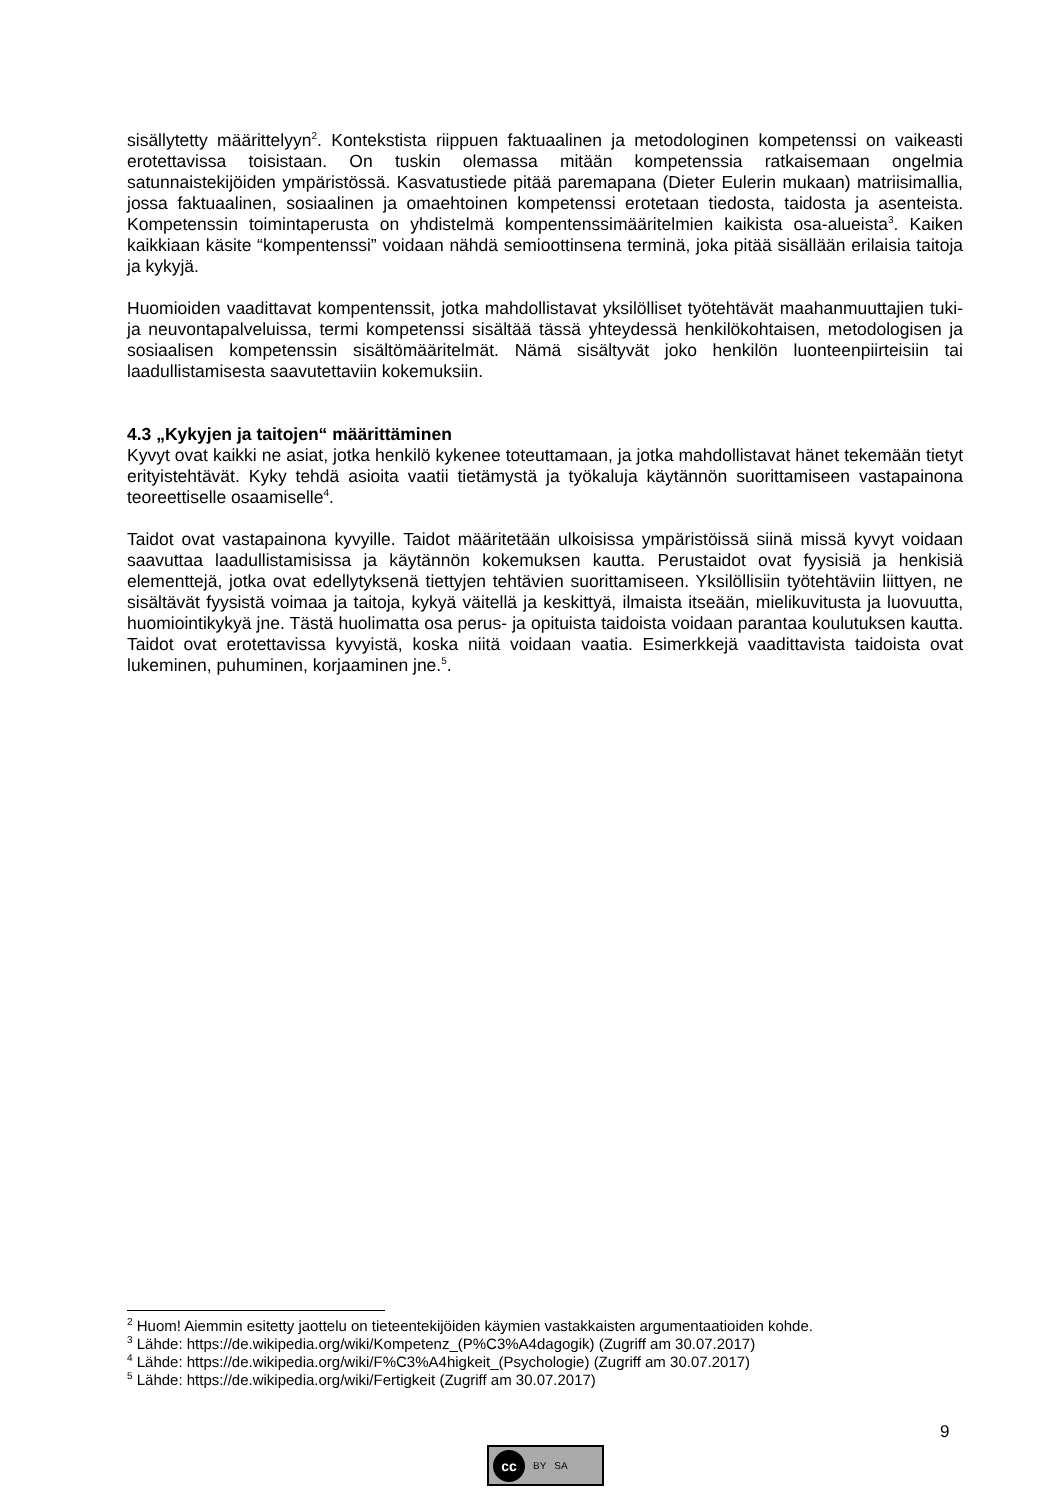sisällytetty määrittelyyn<sup>2</sup>. Kontekstista riippuen faktuaalinen ja metodologinen kompetenssi on vaikeasti erotettavissa toisistaan. On tuskin olemassa mitään kompetenssia ratkaisemaan ongelmia satunnaistekijöiden ympäristössä. Kasvatustiede pitää paremapana (Dieter Eulerin mukaan) matriisimallia, jossa faktuaalinen, sosiaalinen ja omaehtoinen kompetenssi erotetaan tiedosta, taidosta ja asenteista. Kompetenssin toimintaperusta on yhdistelmä kompentenssimääritelmien kaikista osa-alueista<sup>3</sup>. Kaiken kaikkiaan käsite “kompentenssi” voidaan nähdä semioottinsena terminä, joka pitää sisällään erilaisia taitoja ja kykyjä.
Huomioiden vaadittavat kompentenssit, jotka mahdollistavat yksilölliset työtehtävät maahanmuuttajien tuki- ja neuvontapalveluissa, termi kompetenssi sisältää tässä yhteydessä henkilökohtaisen, metodologisen ja sosiaalisen kompetenssin sisältömääritelmät. Nämä sisältyvät joko henkilön luonteenpiirteisiin tai laadullistamisesta saavutettaviin kokemuksiin.
4.3 „Kykyjen ja taitojen“ määrittäminen
Kyvyt ovat kaikki ne asiat, jotka henkilö kykenee toteuttamaan, ja jotka mahdollistavat hänet tekemään tietyt erityistehtävät. Kyky tehdä asioita vaatii tietämystä ja työkaluja käytännön suorittamiseen vastapainona teoreettiselle osaamiselle<sup>4</sup>.
Taidot ovat vastapainona kyvyille. Taidot määritetään ulkoisissa ympäristöissä siinä missä kyvyt voidaan saavuttaa laadullistamisissa ja käytännön kokemuksen kautta. Perustaidot ovat fyysisiä ja henkisiä elementtejä, jotka ovat edellytyksenä tiettyjen tehtävien suorittamiseen. Yksilöllisiin työtehtäviin liittyen, ne sisältävät fyysistä voimaa ja taitoja, kykyä väitellä ja keskittyä, ilmaista itseään, mielikuvitusta ja luovuutta, huomiointikykyä jne. Tästä huolimatta osa perus- ja opituista taidoista voidaan parantaa koulutuksen kautta. Taidot ovat erotettavissa kyvyistä, koska niitä voidaan vaatia. Esimerkkejä vaadittavista taidoista ovat lukeminen, puhuminen, korjaaminen jne.<sup>5</sup>.
<sup>2</sup> Huom! Aiemmin esitetty jaottelu on tieteentekijöiden käymien vastakkaisten argumentaatioiden kohde.
<sup>3</sup> Lähde: https://de.wikipedia.org/wiki/Kompetenz_(P%C3%A4dagogik) (Zugriff am 30.07.2017)
<sup>4</sup> Lähde: https://de.wikipedia.org/wiki/F%C3%A4higkeit_(Psychologie) (Zugriff am 30.07.2017)
<sup>5</sup> Lähde: https://de.wikipedia.org/wiki/Fertigkeit (Zugriff am 30.07.2017)
9
cc
BY SA